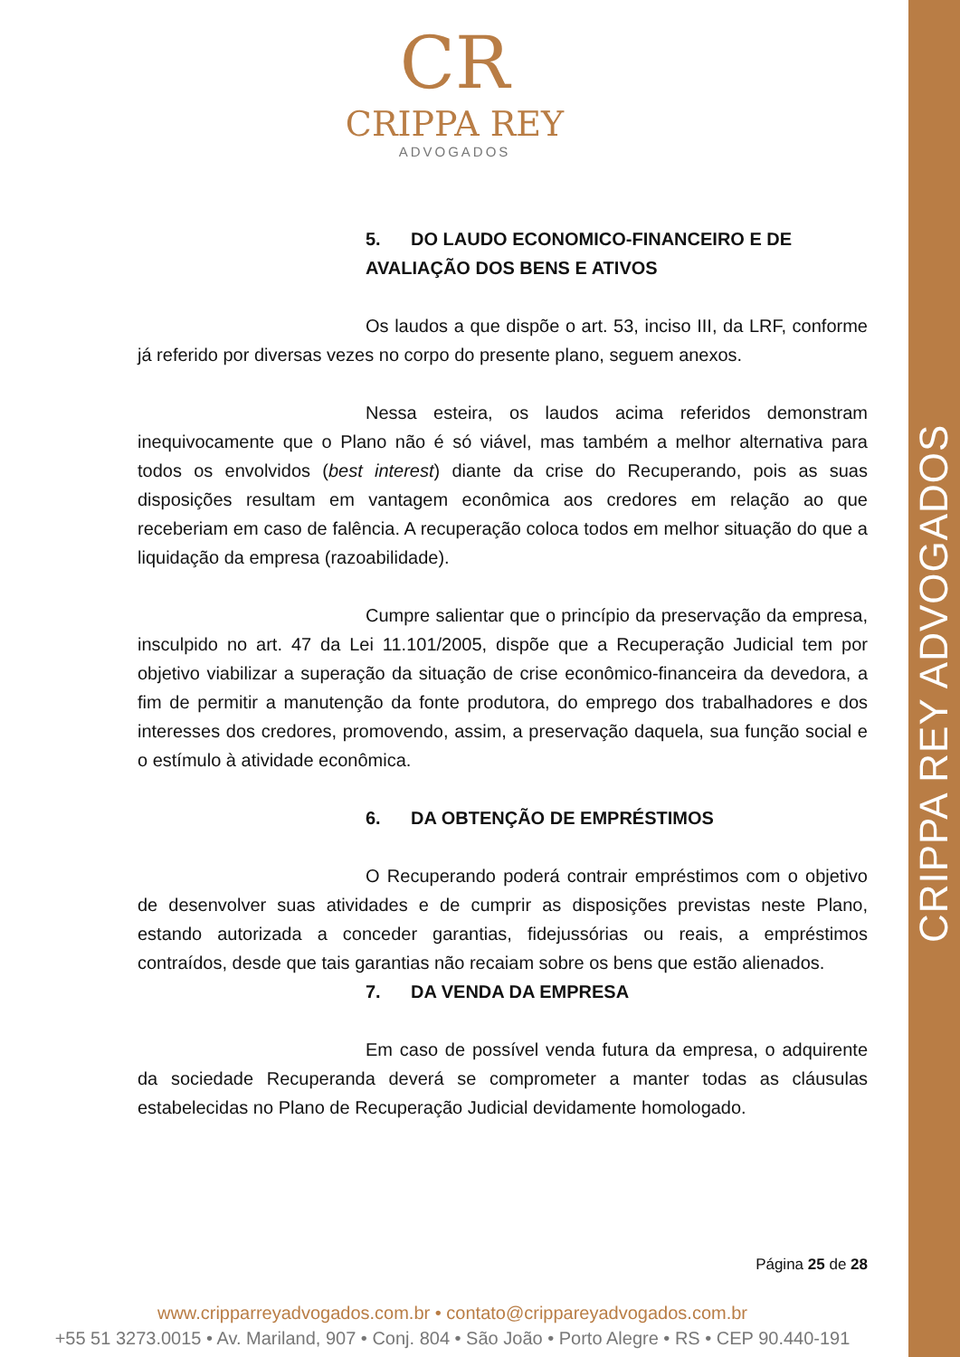CRIPPA REY ADVOGADOS
CR
CRIPPA REY
ADVOGADOS
5. DO LAUDO ECONOMICO-FINANCEIRO E DE AVALIAÇÃO DOS BENS E ATIVOS
Os laudos a que dispõe o art. 53, inciso III, da LRF, conforme já referido por diversas vezes no corpo do presente plano, seguem anexos.
Nessa esteira, os laudos acima referidos demonstram inequivocamente que o Plano não é só viável, mas também a melhor alternativa para todos os envolvidos (best interest) diante da crise do Recuperando, pois as suas disposições resultam em vantagem econômica aos credores em relação ao que receberiam em caso de falência. A recuperação coloca todos em melhor situação do que a liquidação da empresa (razoabilidade).
Cumpre salientar que o princípio da preservação da empresa, insculpido no art. 47 da Lei 11.101/2005, dispõe que a Recuperação Judicial tem por objetivo viabilizar a superação da situação de crise econômico-financeira da devedora, a fim de permitir a manutenção da fonte produtora, do emprego dos trabalhadores e dos interesses dos credores, promovendo, assim, a preservação daquela, sua função social e o estímulo à atividade econômica.
6. DA OBTENÇÃO DE EMPRÉSTIMOS
O Recuperando poderá contrair empréstimos com o objetivo de desenvolver suas atividades e de cumprir as disposições previstas neste Plano, estando autorizada a conceder garantias, fidejussórias ou reais, a empréstimos contraídos, desde que tais garantias não recaiam sobre os bens que estão alienados.
7. DA VENDA DA EMPRESA
Em caso de possível venda futura da empresa, o adquirente da sociedade Recuperanda deverá se comprometer a manter todas as cláusulas estabelecidas no Plano de Recuperação Judicial devidamente homologado.
Página 25 de 28
www.cripparreyadvogados.com.br • contato@crippareyadvogados.com.br
+55 51 3273.0015 • Av. Mariland, 907 • Conj. 804 • São João • Porto Alegre • RS • CEP 90.440-191